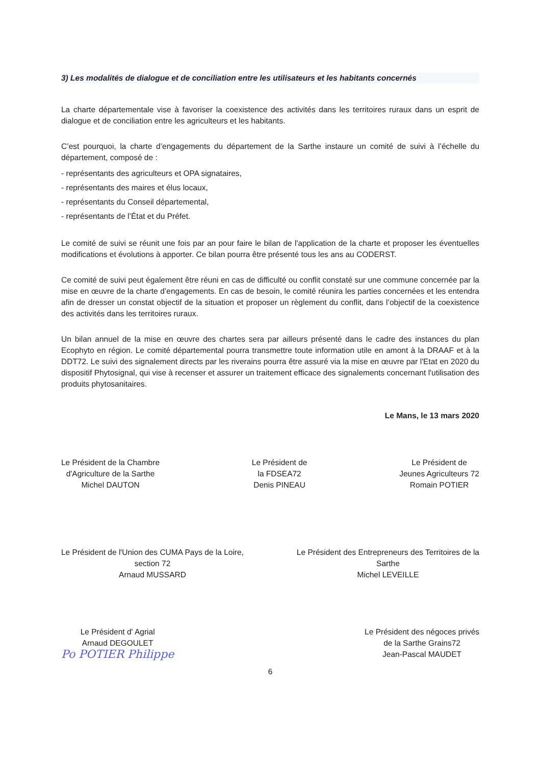3) Les modalités de dialogue et de conciliation entre les utilisateurs et les habitants concernés
La charte départementale vise à favoriser la coexistence des activités dans les territoires ruraux dans un esprit de dialogue et de conciliation entre les agriculteurs et les habitants.
C’est pourquoi, la charte d’engagements du département de la Sarthe instaure un comité de suivi à l’échelle du département, composé de :
- représentants des agriculteurs et OPA signataires,
- représentants des maires et élus locaux,
- représentants du Conseil départemental,
- représentants de l’État et du Préfet.
Le comité de suivi se réunit une fois par an pour faire le bilan de l'application de la charte et proposer les éventuelles modifications et évolutions à apporter. Ce bilan pourra être présenté tous les ans au CODERST.
Ce comité de suivi peut également être réuni en cas de difficulté ou conflit constaté sur une commune concernée par la mise en œuvre de la charte d’engagements. En cas de besoin, le comité réunira les parties concernées et les entendra afin de dresser un constat objectif de la situation et proposer un règlement du conflit, dans l’objectif de la coexistence des activités dans les territoires ruraux.
Un bilan annuel de la mise en œuvre des chartes sera par ailleurs présenté dans le cadre des instances du plan Ecophyto en région. Le comité départemental pourra transmettre toute information utile en amont à la DRAAF et à la DDT72. Le suivi des signalement directs par les riverains pourra être assuré via la mise en œuvre par l'Etat en 2020 du dispositif Phytosignal, qui vise à recenser et assurer un traitement efficace des signalements concernant l'utilisation des produits phytosanitaires.
Le Mans, le 13 mars 2020
Le Président de la Chambre
d'Agriculture de la Sarthe
Michel DAUTON
Le Président de
la FDSEA72
Denis PINEAU
Le Président de
Jeunes Agriculteurs 72
Romain POTIER
Le Président de l'Union des CUMA Pays de la Loire,
section 72
Arnaud MUSSARD
Le Président des Entrepreneurs des Territoires de la
Sarthe
Michel LEVEILLE
Le Président d' Agrial
Arnaud DEGOULET
Po POTIER Philippe
Le Président des négoces privés
de la Sarthe Grains72
Jean-Pascal MAUDET
6